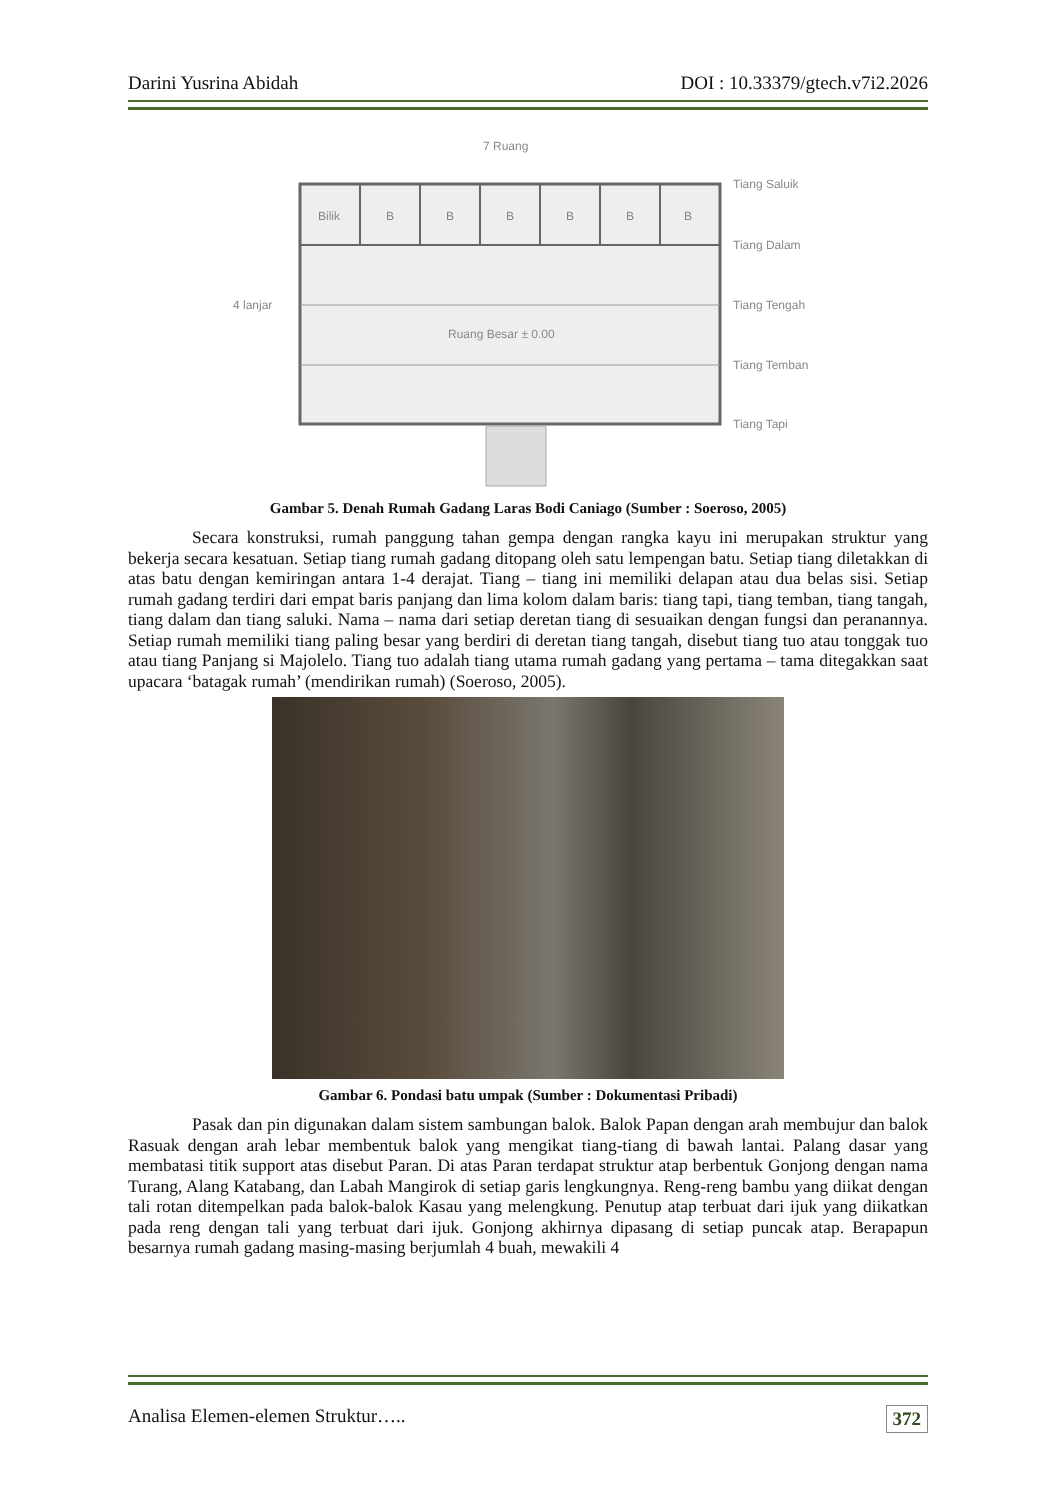Darini Yusrina Abidah DOI : 10.33379/gtech.v7i2.2026
7 Ruang
Bilik
B
B
B
B
B
B
4 lanjar
Ruang Besar ± 0.00
Tiang Saluik
Tiang Dalam
Tiang Tengah
Tiang Temban
Tiang Tapi
Gambar 5. Denah Rumah Gadang Laras Bodi Caniago (Sumber : Soeroso, 2005)
Secara konstruksi, rumah panggung tahan gempa dengan rangka kayu ini merupakan struktur yang bekerja secara kesatuan. Setiap tiang rumah gadang ditopang oleh satu lempengan batu. Setiap tiang diletakkan di atas batu dengan kemiringan antara 1-4 derajat. Tiang – tiang ini memiliki delapan atau dua belas sisi. Setiap rumah gadang terdiri dari empat baris panjang dan lima kolom dalam baris: tiang tapi, tiang temban, tiang tangah, tiang dalam dan tiang saluki. Nama – nama dari setiap deretan tiang di sesuaikan dengan fungsi dan peranannya. Setiap rumah memiliki tiang paling besar yang berdiri di deretan tiang tangah, disebut tiang tuo atau tonggak tuo atau tiang Panjang si Majolelo. Tiang tuo adalah tiang utama rumah gadang yang pertama – tama ditegakkan saat upacara ‘batagak rumah’ (mendirikan rumah) (Soeroso, 2005).
Gambar 6. Pondasi batu umpak (Sumber : Dokumentasi Pribadi)
Pasak dan pin digunakan dalam sistem sambungan balok. Balok Papan dengan arah membujur dan balok Rasuak dengan arah lebar membentuk balok yang mengikat tiang-tiang di bawah lantai. Palang dasar yang membatasi titik support atas disebut Paran. Di atas Paran terdapat struktur atap berbentuk Gonjong dengan nama Turang, Alang Katabang, dan Labah Mangirok di setiap garis lengkungnya. Reng-reng bambu yang diikat dengan tali rotan ditempelkan pada balok-balok Kasau yang melengkung. Penutup atap terbuat dari ijuk yang diikatkan pada reng dengan tali yang terbuat dari ijuk. Gonjong akhirnya dipasang di setiap puncak atap. Berapapun besarnya rumah gadang masing-masing berjumlah 4 buah, mewakili 4
Analisa Elemen-elemen Struktur….. 372